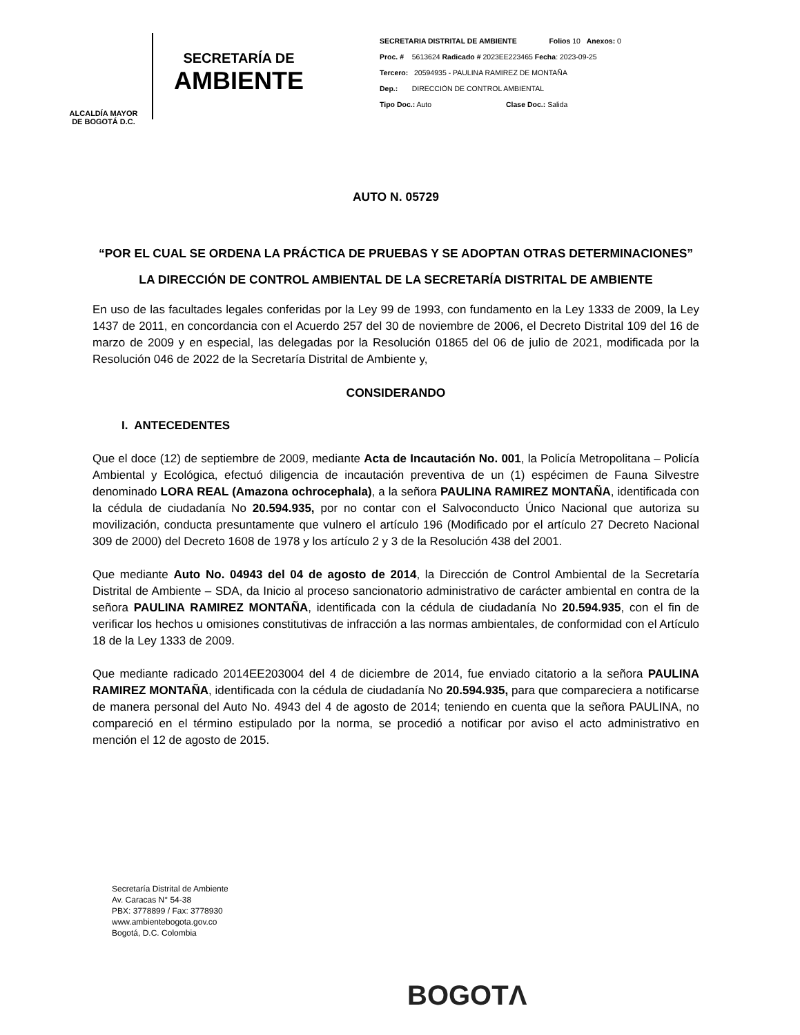ALCALDÍA MAYOR
DE BOGOTÁ D.C.
SECRETARÍA DE
AMBIENTE
SECRETARIA DISTRITAL DE AMBIENTE Folios 10 Anexos: 0
Proc. # 5613624 Radicado # 2023EE223465 Fecha: 2023-09-25
Tercero: 20594935 - PAULINA RAMIREZ DE MONTAÑA
Dep.: DIRECCIÓN DE CONTROL AMBIENTAL
Tipo Doc.: Auto Clase Doc.: Salida
AUTO N. 05729
“POR EL CUAL SE ORDENA LA PRÁCTICA DE PRUEBAS Y SE ADOPTAN OTRAS DETERMINACIONES”
LA DIRECCIÓN DE CONTROL AMBIENTAL DE LA SECRETARÍA DISTRITAL DE AMBIENTE
En uso de las facultades legales conferidas por la Ley 99 de 1993, con fundamento en la Ley 1333 de 2009, la Ley 1437 de 2011, en concordancia con el Acuerdo 257 del 30 de noviembre de 2006, el Decreto Distrital 109 del 16 de marzo de 2009 y en especial, las delegadas por la Resolución 01865 del 06 de julio de 2021, modificada por la Resolución 046 de 2022 de la Secretaría Distrital de Ambiente y,
CONSIDERANDO
I. ANTECEDENTES
Que el doce (12) de septiembre de 2009, mediante Acta de Incautación No. 001, la Policía Metropolitana – Policía Ambiental y Ecológica, efectuó diligencia de incautación preventiva de un (1) espécimen de Fauna Silvestre denominado LORA REAL (Amazona ochrocephala), a la señora PAULINA RAMIREZ MONTAÑA, identificada con la cédula de ciudadanía No 20.594.935, por no contar con el Salvoconducto Único Nacional que autoriza su movilización, conducta presuntamente que vulnero el artículo 196 (Modificado por el artículo 27 Decreto Nacional 309 de 2000) del Decreto 1608 de 1978 y los artículo 2 y 3 de la Resolución 438 del 2001.
Que mediante Auto No. 04943 del 04 de agosto de 2014, la Dirección de Control Ambiental de la Secretaría Distrital de Ambiente – SDA, da Inicio al proceso sancionatorio administrativo de carácter ambiental en contra de la señora PAULINA RAMIREZ MONTAÑA, identificada con la cédula de ciudadanía No 20.594.935, con el fin de verificar los hechos u omisiones constitutivas de infracción a las normas ambientales, de conformidad con el Artículo 18 de la Ley 1333 de 2009.
Que mediante radicado 2014EE203004 del 4 de diciembre de 2014, fue enviado citatorio a la señora PAULINA RAMIREZ MONTAÑA, identificada con la cédula de ciudadanía No 20.594.935, para que compareciera a notificarse de manera personal del Auto No. 4943 del 4 de agosto de 2014; teniendo en cuenta que la señora PAULINA, no compareció en el término estipulado por la norma, se procedió a notificar por aviso el acto administrativo en mención el 12 de agosto de 2015.
Secretaría Distrital de Ambiente
Av. Caracas N° 54-38
PBX: 3778899 / Fax: 3778930
www.ambientebogota.gov.co
Bogotá, D.C. Colombia
BOGOTΛ